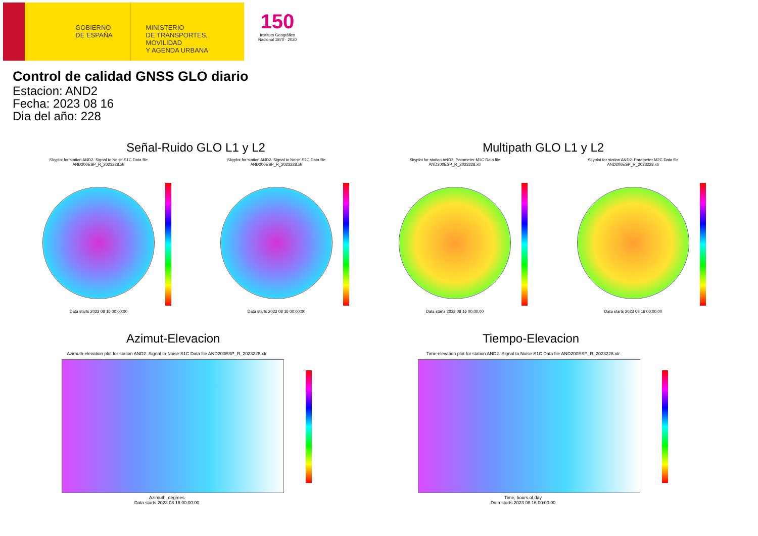GOBIERNO
DE ESPAÑA
MINISTERIO
DE TRANSPORTES, MOVILIDAD
Y AGENDA URBANA
150
Instituto Geográfico Nacional 1870 · 2020
Control de calidad GNSS GLO diario
Estacion: AND2
Fecha: 2023 08 16
Dia del año: 228
Señal-Ruido GLO L1 y L2 Multipath GLO L1 y L2
Skyplot for station AND2. Signal to Noise S1C Data file AND200ESP_R_2023228.xtr
Data starts 2023 08 16 00:00:00
Skyplot for station AND2. Signal to Noise S2C Data file AND200ESP_R_2023228.xtr
Data starts 2023 08 16 00:00:00
Skyplot for station AND2. Parameter M1C Data file AND200ESP_R_2023228.xtr
Data starts 2023 08 16 00:00:00
Skyplot for station AND2. Parameter M2C Data file AND200ESP_R_2023228.xtr
Data starts 2023 08 16 00:00:00
Azimut-Elevacion Tiempo-Elevacion
Azimuth-elevation plot for station AND2. Signal to Noise S1C Data file AND200ESP_R_2023228.xtr
Azimuth, degrees
Data starts 2023 08 16 00:00:00
Time-elevation plot for station AND2. Signal to Noise S1C Data file AND200ESP_R_2023228.xtr
Time, hours of day
Data starts 2023 08 16 00:00:00